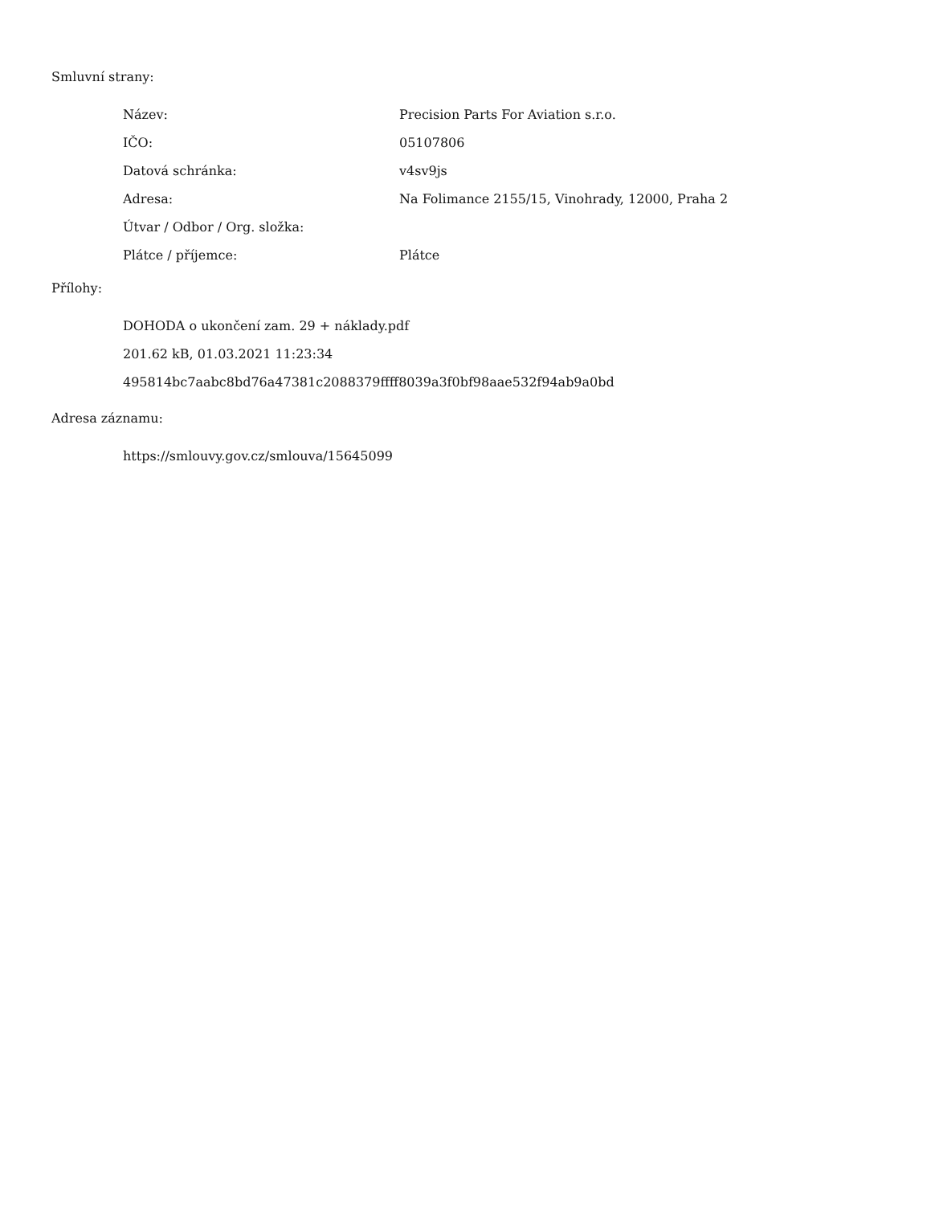Smluvní strany:
| Název: | Precision Parts For Aviation s.r.o. |
| IČO: | 05107806 |
| Datová schránka: | v4sv9js |
| Adresa: | Na Folimance 2155/15, Vinohrady, 12000, Praha 2 |
| Útvar / Odbor / Org. složka: | |
| Plátce / příjemce: | Plátce |
Přílohy:
DOHODA o ukončení zam. 29 + náklady.pdf
201.62 kB, 01.03.2021 11:23:34
495814bc7aabc8bd76a47381c2088379ffff8039a3f0bf98aae532f94ab9a0bd
Adresa záznamu:
https://smlouvy.gov.cz/smlouva/15645099